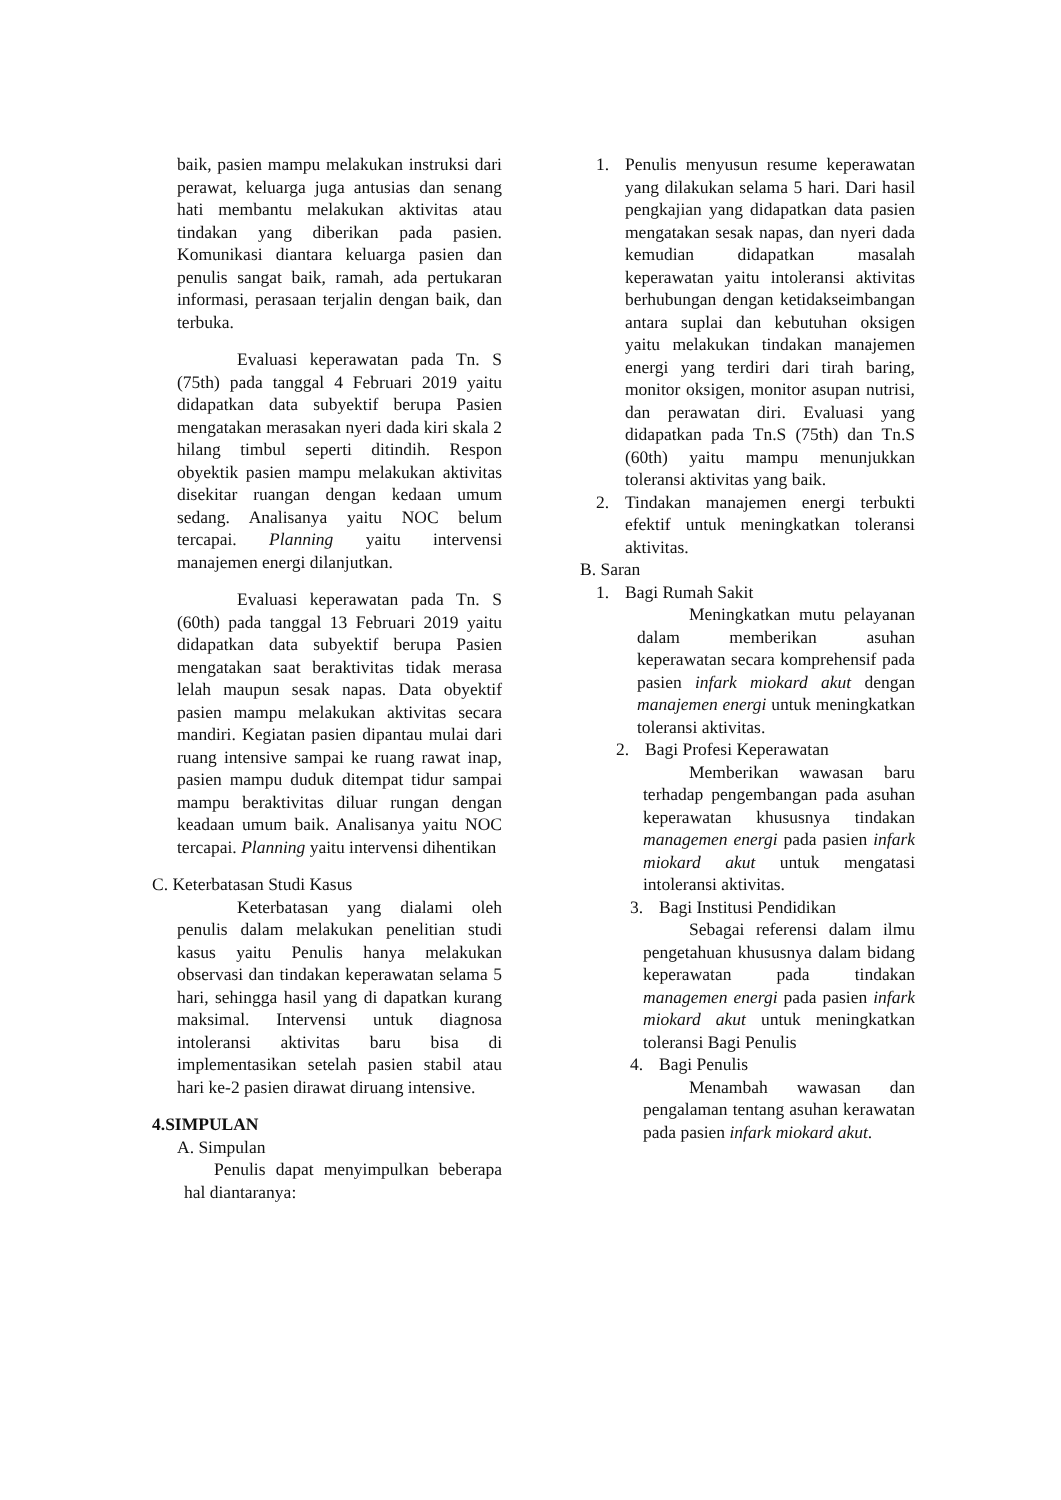baik, pasien mampu melakukan instruksi dari perawat, keluarga juga antusias dan senang hati membantu melakukan aktivitas atau tindakan yang diberikan pada pasien. Komunikasi diantara keluarga pasien dan penulis sangat baik, ramah, ada pertukaran informasi, perasaan terjalin dengan baik, dan terbuka.
Evaluasi keperawatan pada Tn. S (75th) pada tanggal 4 Februari 2019 yaitu didapatkan data subyektif berupa Pasien mengatakan merasakan nyeri dada kiri skala 2 hilang timbul seperti ditindih. Respon obyektik pasien mampu melakukan aktivitas disekitar ruangan dengan kedaan umum sedang. Analisanya yaitu NOC belum tercapai. Planning yaitu intervensi manajemen energi dilanjutkan.
Evaluasi keperawatan pada Tn. S (60th) pada tanggal 13 Februari 2019 yaitu didapatkan data subyektif berupa Pasien mengatakan saat beraktivitas tidak merasa lelah maupun sesak napas. Data obyektif pasien mampu melakukan aktivitas secara mandiri. Kegiatan pasien dipantau mulai dari ruang intensive sampai ke ruang rawat inap, pasien mampu duduk ditempat tidur sampai mampu beraktivitas diluar rungan dengan keadaan umum baik. Analisanya yaitu NOC tercapai. Planning yaitu intervensi dihentikan
C. Keterbatasan Studi Kasus
Keterbatasan yang dialami oleh penulis dalam melakukan penelitian studi kasus yaitu Penulis hanya melakukan observasi dan tindakan keperawatan selama 5 hari, sehingga hasil yang di dapatkan kurang maksimal. Intervensi untuk diagnosa intoleransi aktivitas baru bisa di implementasikan setelah pasien stabil atau hari ke-2 pasien dirawat diruang intensive.
4.SIMPULAN
A. Simpulan
Penulis dapat menyimpulkan beberapa hal diantaranya:
1. Penulis menyusun resume keperawatan yang dilakukan selama 5 hari. Dari hasil pengkajian yang didapatkan data pasien mengatakan sesak napas, dan nyeri dada kemudian didapatkan masalah keperawatan yaitu intoleransi aktivitas berhubungan dengan ketidakseimbangan antara suplai dan kebutuhan oksigen yaitu melakukan tindakan manajemen energi yang terdiri dari tirah baring, monitor oksigen, monitor asupan nutrisi, dan perawatan diri. Evaluasi yang didapatkan pada Tn.S (75th) dan Tn.S (60th) yaitu mampu menunjukkan toleransi aktivitas yang baik.
2. Tindakan manajemen energi terbukti efektif untuk meningkatkan toleransi aktivitas.
B. Saran
1. Bagi Rumah Sakit
Meningkatkan mutu pelayanan dalam memberikan asuhan keperawatan secara komprehensif pada pasien infark miokard akut dengan manajemen energi untuk meningkatkan toleransi aktivitas.
2. Bagi Profesi Keperawatan
Memberikan wawasan baru terhadap pengembangan pada asuhan keperawatan khususnya tindakan managemen energi pada pasien infark miokard akut untuk mengatasi intoleransi aktivitas.
3. Bagi Institusi Pendidikan
Sebagai referensi dalam ilmu pengetahuan khususnya dalam bidang keperawatan pada tindakan managemen energi pada pasien infark miokard akut untuk meningkatkan toleransi Bagi Penulis
4. Bagi Penulis
Menambah wawasan dan pengalaman tentang asuhan kerawatan pada pasien infark miokard akut.